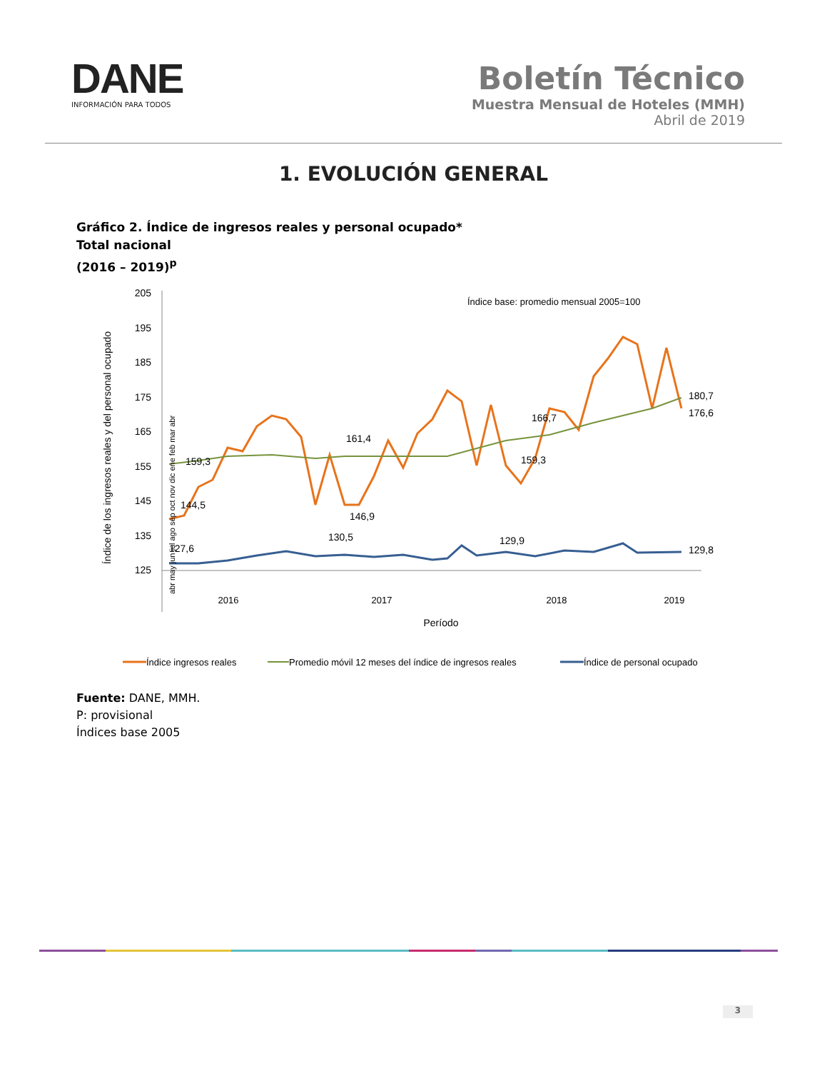DANE
INFORMACIÓN PARA TODOS
Boletín Técnico
Muestra Mensual de Hoteles (MMH)
Abril de 2019
1. EVOLUCIÓN GENERAL
Gráfico 2. Índice de ingresos reales y personal ocupado*
Total nacional
(2016 – 2019)<sup>p</sup>
Índice de los ingresos reales y del personal ocupado
205
195
185
175
165
155
145
135
125
Índice base: promedio mensual 2005=100
159,3
144,5
127,6
161,4
146,9
130,5
166,7
159,3
129,9
180,7
176,6
129,8
2016
2017
2018
2019
Período
abr may jun jul ago sep oct nov dic ene feb mar abr
Índice ingresos reales
Promedio móvil 12 meses del índice de ingresos reales
Índice de personal ocupado
Fuente: DANE, MMH.
P: provisional
Índices base 2005
3